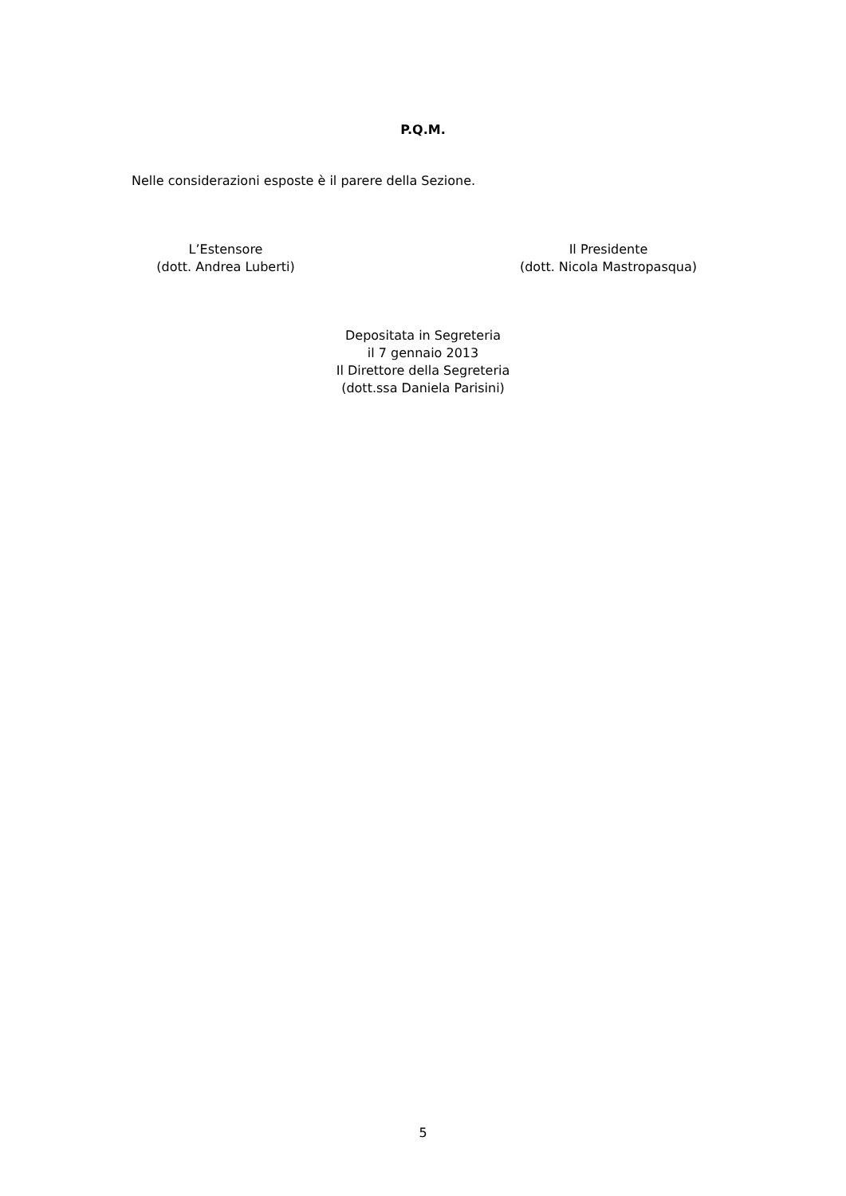P.Q.M.
Nelle considerazioni esposte è il parere della Sezione.
L’Estensore
(dott. Andrea Luberti)
Il Presidente
(dott. Nicola Mastropasqua)
Depositata in Segreteria
il 7 gennaio 2013
Il Direttore della Segreteria
(dott.ssa Daniela Parisini)
5